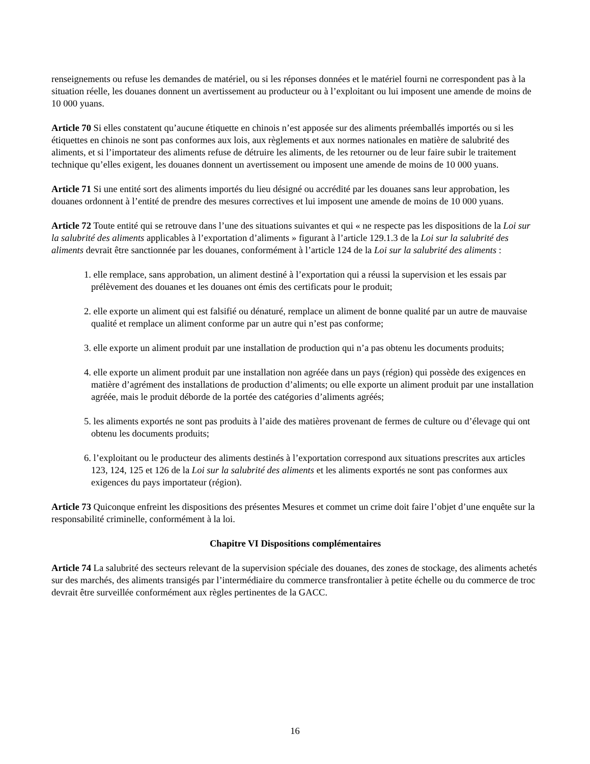renseignements ou refuse les demandes de matériel, ou si les réponses données et le matériel fourni ne correspondent pas à la situation réelle, les douanes donnent un avertissement au producteur ou à l’exploitant ou lui imposent une amende de moins de 10 000 yuans.
Article 70 Si elles constatent qu’aucune étiquette en chinois n’est apposée sur des aliments préemballés importés ou si les étiquettes en chinois ne sont pas conformes aux lois, aux règlements et aux normes nationales en matière de salubrité des aliments, et si l’importateur des aliments refuse de détruire les aliments, de les retourner ou de leur faire subir le traitement technique qu’elles exigent, les douanes donnent un avertissement ou imposent une amende de moins de 10 000 yuans.
Article 71 Si une entité sort des aliments importés du lieu désigné ou accrédité par les douanes sans leur approbation, les douanes ordonnent à l’entité de prendre des mesures correctives et lui imposent une amende de moins de 10 000 yuans.
Article 72 Toute entité qui se retrouve dans l’une des situations suivantes et qui « ne respecte pas les dispositions de la Loi sur la salubrité des aliments applicables à l’exportation d’aliments » figurant à l’article 129.1.3 de la Loi sur la salubrité des aliments devrait être sanctionnée par les douanes, conformément à l’article 124 de la Loi sur la salubrité des aliments :
1. elle remplace, sans approbation, un aliment destiné à l’exportation qui a réussi la supervision et les essais par prélèvement des douanes et les douanes ont émis des certificats pour le produit;
2. elle exporte un aliment qui est falsifié ou dénaturé, remplace un aliment de bonne qualité par un autre de mauvaise qualité et remplace un aliment conforme par un autre qui n’est pas conforme;
3. elle exporte un aliment produit par une installation de production qui n’a pas obtenu les documents produits;
4. elle exporte un aliment produit par une installation non agréée dans un pays (région) qui possède des exigences en matière d’agrément des installations de production d’aliments; ou elle exporte un aliment produit par une installation agréée, mais le produit déborde de la portée des catégories d’aliments agréés;
5. les aliments exportés ne sont pas produits à l’aide des matières provenant de fermes de culture ou d’élevage qui ont obtenu les documents produits;
6. l’exploitant ou le producteur des aliments destinés à l’exportation correspond aux situations prescrites aux articles 123, 124, 125 et 126 de la Loi sur la salubrité des aliments et les aliments exportés ne sont pas conformes aux exigences du pays importateur (région).
Article 73 Quiconque enfreint les dispositions des présentes Mesures et commet un crime doit faire l’objet d’une enquête sur la responsabilité criminelle, conformément à la loi.
Chapitre VI Dispositions complémentaires
Article 74 La salubrité des secteurs relevant de la supervision spéciale des douanes, des zones de stockage, des aliments achetés sur des marchés, des aliments transigés par l’intermédiaire du commerce transfrontalier à petite échelle ou du commerce de troc devrait être surveillée conformément aux règles pertinentes de la GACC.
16